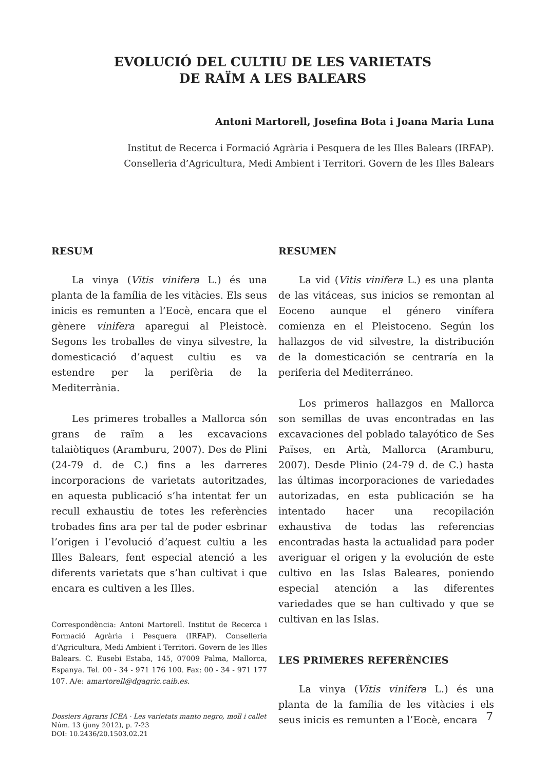EVOLUCIÓ DEL CULTIU DE LES VARIETATS
DE RAÏM A LES BALEARS
Antoni Martorell, Josefina Bota i Joana Maria Luna
Institut de Recerca i Formació Agrària i Pesquera de les Illes Balears (IRFAP).
Conselleria d’Agricultura, Medi Ambient i Territori. Govern de les Illes Balears
RESUM
La vinya (Vitis vinifera L.) és una planta de la família de les vitàcies. Els seus inicis es remunten a l’Eocè, encara que el gènere vinifera aparegui al Pleistocè. Segons les troballes de vinya silvestre, la domesticació d’aquest cultiu es va estendre per la perifèria de la Mediterrània.
Les primeres troballes a Mallorca són grans de raïm a les excavacions talaiòtiques (Aramburu, 2007). Des de Plini (24-79 d. de C.) fins a les darreres incorporacions de varietats autoritzades, en aquesta publicació s’ha intentat fer un recull exhaustiu de totes les referències trobades fins ara per tal de poder esbrinar l’origen i l’evolució d’aquest cultiu a les Illes Balears, fent especial atenció a les diferents varietats que s’han cultivat i que encara es cultiven a les Illes.
Correspondència: Antoni Martorell. Institut de Recerca i Formació Agrària i Pesquera (IRFAP). Conselleria d’Agricultura, Medi Ambient i Territori. Govern de les Illes Balears. C. Eusebi Estaba, 145, 07009 Palma, Mallorca, Espanya. Tel. 00 - 34 - 971 176 100. Fax: 00 - 34 - 971 177 107. A/e: amartorell@dgagric.caib.es.
RESUMEN
La vid (Vitis vinifera L.) es una planta de las vitáceas, sus inicios se remontan al Eoceno aunque el género vinífera comienza en el Pleistoceno. Según los hallazgos de vid silvestre, la distribución de la domesticación se centraría en la periferia del Mediterráneo.
Los primeros hallazgos en Mallorca son semillas de uvas encontradas en las excavaciones del poblado talayótico de Ses Païses, en Artà, Mallorca (Aramburu, 2007). Desde Plinio (24-79 d. de C.) hasta las últimas incorporaciones de variedades autorizadas, en esta publicación se ha intentado hacer una recopilación exhaustiva de todas las referencias encontradas hasta la actualidad para poder averiguar el origen y la evolución de este cultivo en las Islas Baleares, poniendo especial atención a las diferentes variedades que se han cultivado y que se cultivan en las Islas.
LES PRIMERES REFERÈNCIES
La vinya (Vitis vinifera L.) és una planta de la família de les vitàcies i els seus inicis es remunten a l’Eocè, encara
Dossiers Agraris ICEA · Les varietats manto negro, moll i callet
Núm. 13 (juny 2012), p. 7-23
DOI: 10.2436/20.1503.02.21
7